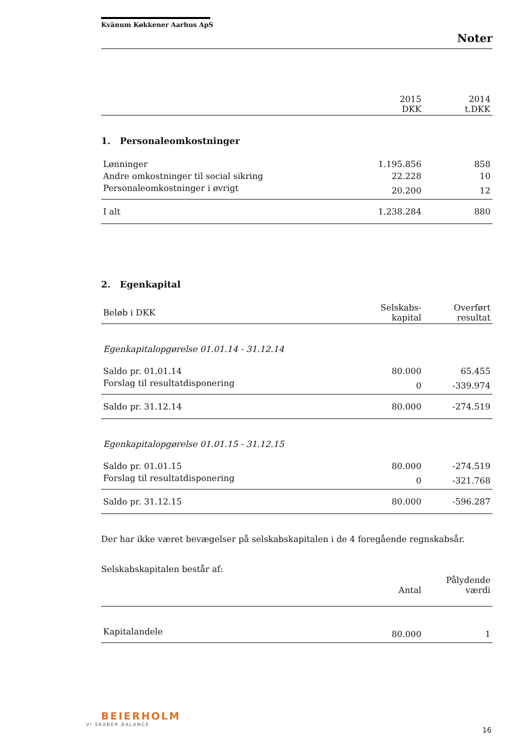Kvänum Køkkener Aarhus ApS
Noter
| | 2015 DKK | 2014 t.DKK |
| --- | --- | --- |
1. Personaleomkostninger
| Lønninger | 1.195.856 | 858 |
| Andre omkostninger til social sikring | 22.228 | 10 |
| Personaleomkostninger i øvrigt | 20.200 | 12 |
| I alt | 1.238.284 | 880 |
2. Egenkapital
| Beløb i DKK | Selskabs- kapital | Overført resultat |
| Egenkapitalopgørelse 01.01.14 - 31.12.14 | | |
| Saldo pr. 01.01.14 | 80.000 | 65.455 |
| Forslag til resultatdisponering | 0 | -339.974 |
| Saldo pr. 31.12.14 | 80.000 | -274.519 |
| Egenkapitalopgørelse 01.01.15 - 31.12.15 | | |
| Saldo pr. 01.01.15 | 80.000 | -274.519 |
| Forslag til resultatdisponering | 0 | -321.768 |
| Saldo pr. 31.12.15 | 80.000 | -596.287 |
Der har ikke været bevægelser på selskabskapitalen i de 4 foregående regnskabsår.
Selskabskapitalen består af:
| | Antal | Pålydende værdi |
| Kapitalandele | 80.000 | 1 |
BEIERHOLM
VI SKABER BALANCE
16